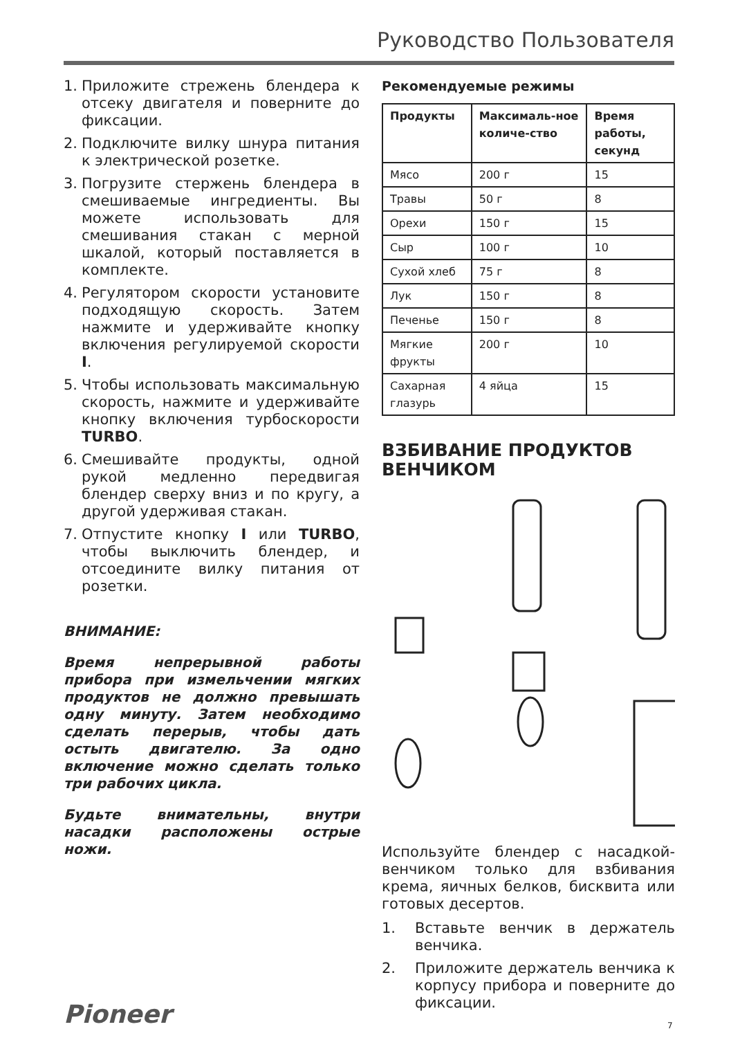Руководство Пользователя
1. Приложите стрежень блендера к отсеку двигателя и поверните до фиксации.
2. Подключите вилку шнура питания к электрической розетке.
3. Погрузите стержень блендера в смешиваемые ингредиенты. Вы можете использовать для смешивания стакан с мерной шкалой, который поставляется в комплекте.
4. Регулятором скорости установите подходящую скорость. Затем нажмите и удерживайте кнопку включения регулируемой скорости I.
5. Чтобы использовать максимальную скорость, нажмите и удерживайте кнопку включения турбоскорости TURBO.
6. Смешивайте продукты, одной рукой медленно передвигая блендер сверху вниз и по кругу, а другой удерживая стакан.
7. Отпустите кнопку I или TURBO, чтобы выключить блендер, и отсоедините вилку питания от розетки.
ВНИМАНИЕ:
Время непрерывной работы прибора при измельчении мягких продуктов не должно превышать одну минуту. Затем необходимо сделать перерыв, чтобы дать остыть двигателю. За одно включение можно сделать только три рабочих цикла.
Будьте внимательны, внутри насадки расположены острые ножи.
Рекомендуемые режимы
| Продукты | Максималь-ное количе-ство | Время работы, секунд |
| --- | --- | --- |
| Мясо | 200 г | 15 |
| Травы | 50 г | 8 |
| Орехи | 150 г | 15 |
| Сыр | 100 г | 10 |
| Сухой хлеб | 75 г | 8 |
| Лук | 150 г | 8 |
| Печенье | 150 г | 8 |
| Мягкие фрукты | 200 г | 10 |
| Сахарная глазурь | 4 яйца | 15 |
ВЗБИВАНИЕ ПРОДУКТОВ ВЕНЧИКОМ
Используйте блендер с насадкой-венчиком только для взбивания крема, яичных белков, бисквита или готовых десертов.
1. Вставьте венчик в держатель венчика.
2. Приложите держатель венчика к корпусу прибора и поверните до фиксации.
Pioneer 7